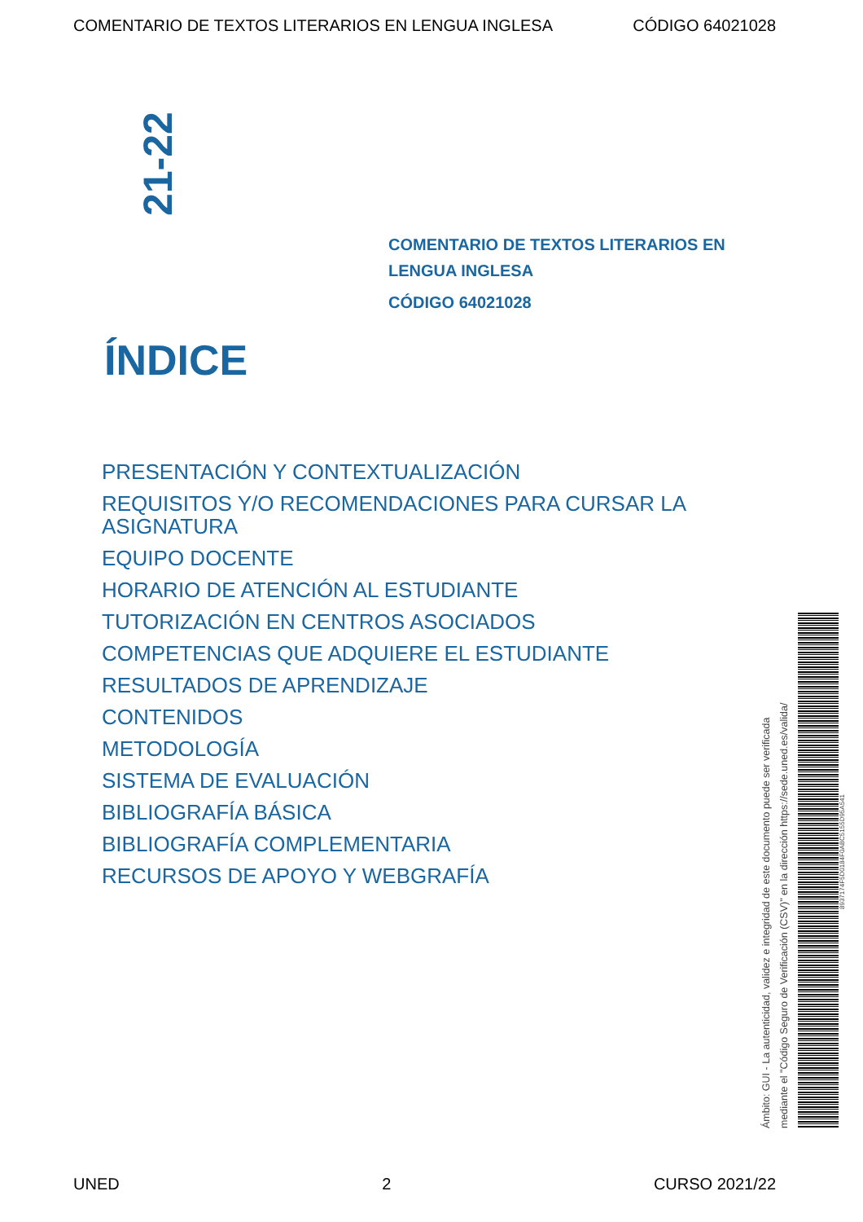COMENTARIO DE TEXTOS LITERARIOS EN LENGUA INGLESA CÓDIGO 64021028
21-22
COMENTARIO DE TEXTOS LITERARIOS EN LENGUA INGLESA
CÓDIGO 64021028
ÍNDICE
PRESENTACIÓN Y CONTEXTUALIZACIÓN
REQUISITOS Y/O RECOMENDACIONES PARA CURSAR LA ASIGNATURA
EQUIPO DOCENTE
HORARIO DE ATENCIÓN AL ESTUDIANTE
TUTORIZACIÓN EN CENTROS ASOCIADOS
COMPETENCIAS QUE ADQUIERE EL ESTUDIANTE
RESULTADOS DE APRENDIZAJE
CONTENIDOS
METODOLOGÍA
SISTEMA DE EVALUACIÓN
BIBLIOGRAFÍA BÁSICA
BIBLIOGRAFÍA COMPLEMENTARIA
RECURSOS DE APOYO Y WEBGRAFÍA
Ámbito: GUI - La autenticidad, validez e integridad de este documento puede ser verificada
mediante el "Código Seguro de Verificación (CSV)" en la dirección https://sede.uned.es/valida/
8937174F5D0184F0ABC5155D95A541
UNED 2 CURSO 2021/22